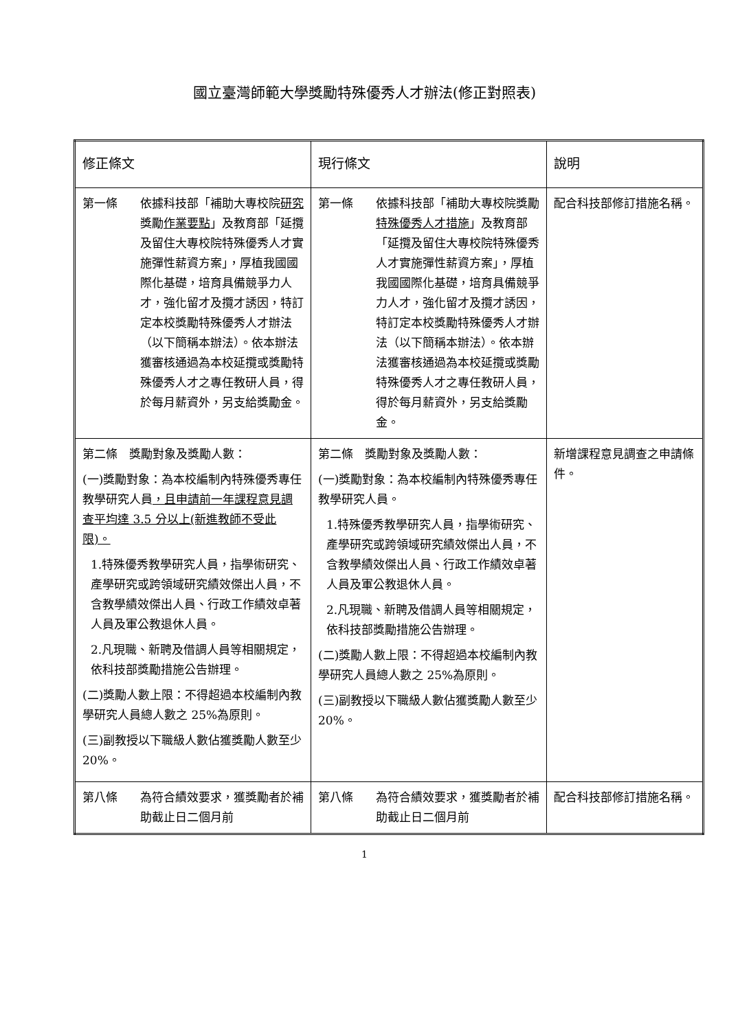國立臺灣師範大學獎勵特殊優秀人才辦法(修正對照表)
| 修正條文 | 現行條文 | 說明 |
| --- | --- | --- |
| 第一條 依據科技部「補助大專校院 研究 獎勵 作業要點 」及教育部「延攬及留住大專校院特殊優秀人才實施彈性薪資方案」，厚植我國國際化基礎，培育具備競爭力人才，強化留才及攬才誘因，特訂定本校獎勵特殊優秀人才辦法（以下簡稱本辦法）。依本辦法獲審核通過為本校延攬或獎勵特殊優秀人才之專任教研人員，得於每月薪資外，另支給獎勵金。 | 第一條 依據科技部「補助大專校院獎勵 特殊優秀人才措施 」及教育部「延攬及留住大專校院特殊優秀人才實施彈性薪資方案」，厚植我國國際化基礎，培育具備競爭力人才，強化留才及攬才誘因，特訂定本校獎勵特殊優秀人才辦法（以下簡稱本辦法）。依本辦法獲審核通過為本校延攬或獎勵特殊優秀人才之專任教研人員，得於每月薪資外，另支給獎勵金。 | 配合科技部修訂措施名稱。 |
| 第二條 獎勵對象及獎勵人數： (一)獎勵對象：為本校編制內特殊優秀專任教學研究人員 ，且申請前一年課程意見調查平均達 3.5 分以上(新進教師不受此限)。 1.特殊優秀教學研究人員，指學術研究、產學研究或跨領域研究績效傑出人員，不含教學績效傑出人員、行政工作績效卓著人員及軍公教退休人員。 2.凡現職、新聘及借調人員等相關規定，依科技部獎勵措施公告辦理。 (二)獎勵人數上限：不得超過本校編制內教學研究人員總人數之 25%為原則。 (三)副教授以下職級人數佔獲獎勵人數至少 20%。 | 第二條 獎勵對象及獎勵人數： (一)獎勵對象：為本校編制內特殊優秀專任教學研究人員。 1.特殊優秀教學研究人員，指學術研究、產學研究或跨領域研究績效傑出人員，不含教學績效傑出人員、行政工作績效卓著人員及軍公教退休人員。 2.凡現職、新聘及借調人員等相關規定，依科技部獎勵措施公告辦理。 (二)獎勵人數上限：不得超過本校編制內教學研究人員總人數之 25%為原則。 (三)副教授以下職級人數佔獲獎勵人數至少 20%。 | 新增課程意見調查之申請條件。 |
| 第八條 為符合績效要求，獲獎勵者於補助截止日二個月前 | 第八條 為符合績效要求，獲獎勵者於補助截止日二個月前 | 配合科技部修訂措施名稱。 |
1